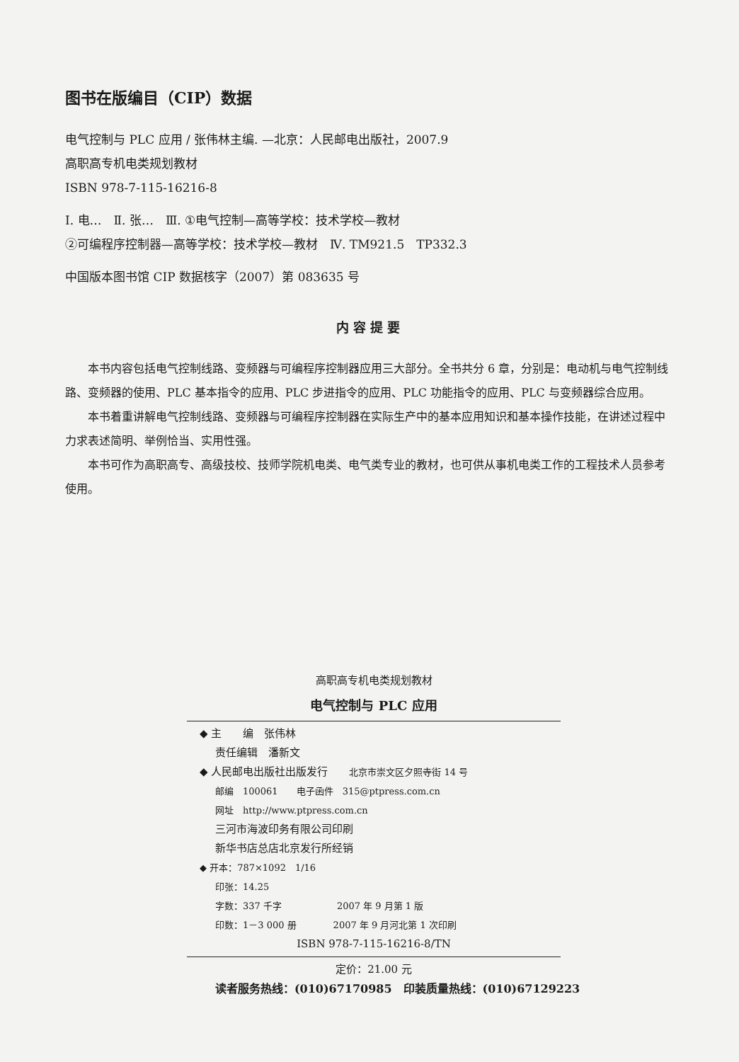图书在版编目（CIP）数据
电气控制与 PLC 应用 / 张伟林主编. —北京：人民邮电出版社，2007.9
高职高专机电类规划教材
ISBN 978-7-115-16216-8
Ⅰ. 电…　Ⅱ. 张…　Ⅲ. ①电气控制—高等学校：技术学校—教材
②可编程序控制器—高等学校：技术学校—教材　Ⅳ. TM921.5　TP332.3
中国版本图书馆 CIP 数据核字（2007）第 083635 号
内容提要
本书内容包括电气控制线路、变频器与可编程序控制器应用三大部分。全书共分 6 章，分别是：电动机与电气控制线路、变频器的使用、PLC 基本指令的应用、PLC 步进指令的应用、PLC 功能指令的应用、PLC 与变频器综合应用。
本书着重讲解电气控制线路、变频器与可编程序控制器在实际生产中的基本应用知识和基本操作技能，在讲述过程中力求表述简明、举例恰当、实用性强。
本书可作为高职高专、高级技校、技师学院机电类、电气类专业的教材，也可供从事机电类工作的工程技术人员参考使用。
高职高专机电类规划教材
电气控制与 PLC 应用
◆ 主　　编　张伟林
责任编辑　潘新文
◆ 人民邮电出版社出版发行　　北京市崇文区夕照寺街 14 号
邮编　100061　　电子函件　315@ptpress.com.cn
网址　http://www.ptpress.com.cn
三河市海波印务有限公司印刷
新华书店总店北京发行所经销
◆ 开本：787×1092　1/16
印张：14.25
字数：337 千字　　　　　　2007 年 9 月第 1 版
印数：1－3 000 册　　　　2007 年 9 月河北第 1 次印刷
ISBN 978-7-115-16216-8/TN
定价：21.00 元
读者服务热线：(010)67170985　印装质量热线：(010)67129223